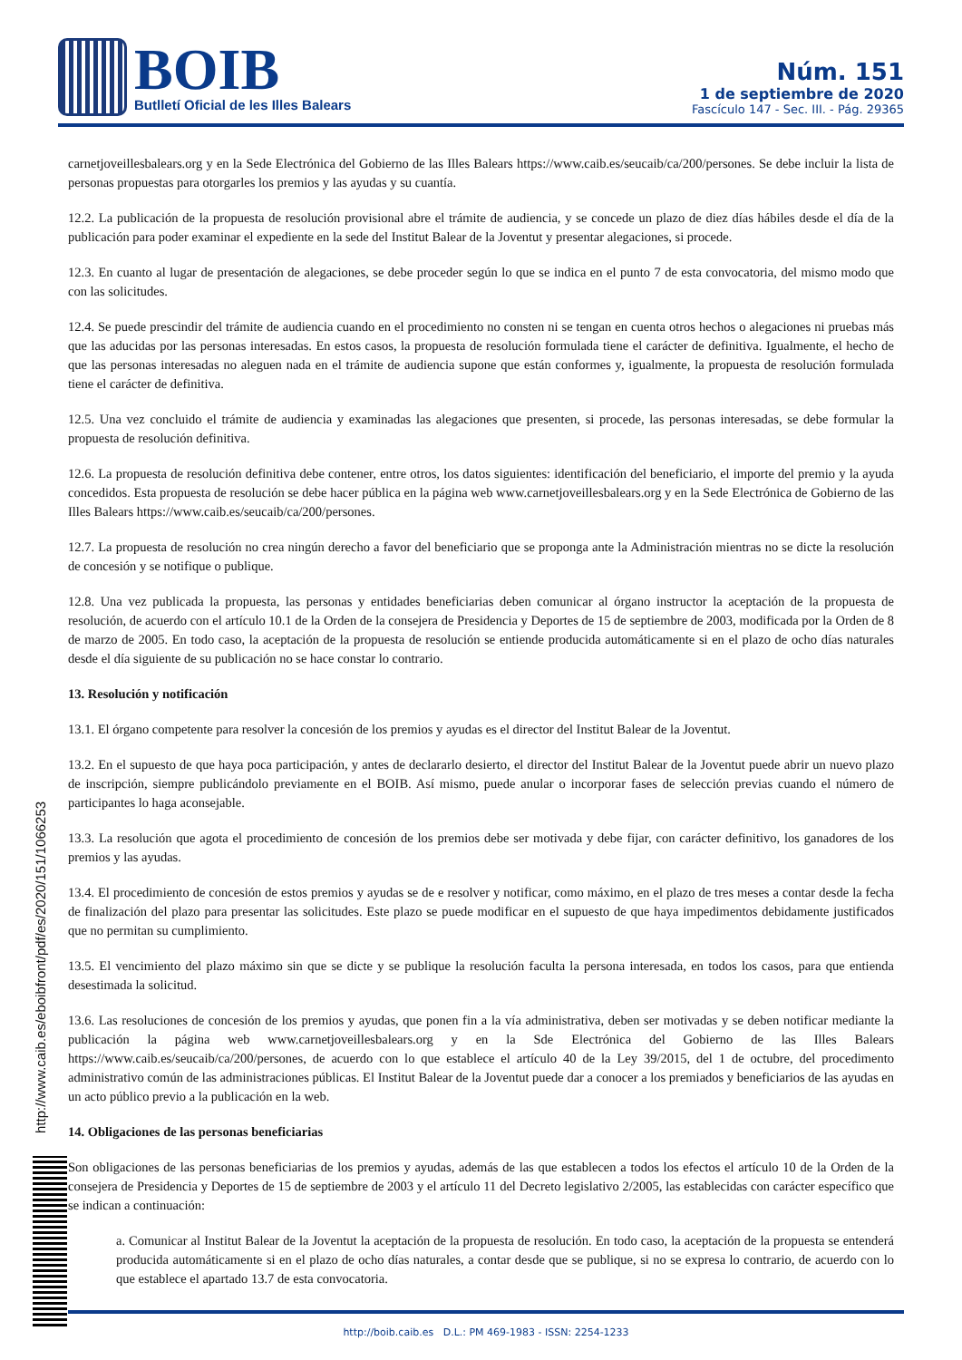BOIB
Butlletí Oficial de les Illes Balears
Núm. 151
1 de septiembre de 2020
Fascículo 147 - Sec. III. - Pág. 29365
carnetjoveillesbalears.org y en la Sede Electrónica del Gobierno de las Illes Balears https://www.caib.es/seucaib/ca/200/persones. Se debe incluir la lista de personas propuestas para otorgarles los premios y las ayudas y su cuantía.
12.2. La publicación de la propuesta de resolución provisional abre el trámite de audiencia, y se concede un plazo de diez días hábiles desde el día de la publicación para poder examinar el expediente en la sede del Institut Balear de la Joventut y presentar alegaciones, si procede.
12.3. En cuanto al lugar de presentación de alegaciones, se debe proceder según lo que se indica en el punto 7 de esta convocatoria, del mismo modo que con las solicitudes.
12.4. Se puede prescindir del trámite de audiencia cuando en el procedimiento no consten ni se tengan en cuenta otros hechos o alegaciones ni pruebas más que las aducidas por las personas interesadas. En estos casos, la propuesta de resolución formulada tiene el carácter de definitiva. Igualmente, el hecho de que las personas interesadas no aleguen nada en el trámite de audiencia supone que están conformes y, igualmente, la propuesta de resolución formulada tiene el carácter de definitiva.
12.5. Una vez concluido el trámite de audiencia y examinadas las alegaciones que presenten, si procede, las personas interesadas, se debe formular la propuesta de resolución definitiva.
12.6. La propuesta de resolución definitiva debe contener, entre otros, los datos siguientes: identificación del beneficiario, el importe del premio y la ayuda concedidos. Esta propuesta de resolución se debe hacer pública en la página web www.carnetjoveillesbalears.org y en la Sede Electrónica de Gobierno de las Illes Balears https://www.caib.es/seucaib/ca/200/persones.
12.7. La propuesta de resolución no crea ningún derecho a favor del beneficiario que se proponga ante la Administración mientras no se dicte la resolución de concesión y se notifique o publique.
12.8. Una vez publicada la propuesta, las personas y entidades beneficiarias deben comunicar al órgano instructor la aceptación de la propuesta de resolución, de acuerdo con el artículo 10.1 de la Orden de la consejera de Presidencia y Deportes de 15 de septiembre de 2003, modificada por la Orden de 8 de marzo de 2005. En todo caso, la aceptación de la propuesta de resolución se entiende producida automáticamente si en el plazo de ocho días naturales desde el día siguiente de su publicación no se hace constar lo contrario.
13. Resolución y notificación
13.1. El órgano competente para resolver la concesión de los premios y ayudas es el director del Institut Balear de la Joventut.
13.2. En el supuesto de que haya poca participación, y antes de declararlo desierto, el director del Institut Balear de la Joventut puede abrir un nuevo plazo de inscripción, siempre publicándolo previamente en el BOIB. Así mismo, puede anular o incorporar fases de selección previas cuando el número de participantes lo haga aconsejable.
13.3. La resolución que agota el procedimiento de concesión de los premios debe ser motivada y debe fijar, con carácter definitivo, los ganadores de los premios y las ayudas.
13.4. El procedimiento de concesión de estos premios y ayudas se de e resolver y notificar, como máximo, en el plazo de tres meses a contar desde la fecha de finalización del plazo para presentar las solicitudes. Este plazo se puede modificar en el supuesto de que haya impedimentos debidamente justificados que no permitan su cumplimiento.
13.5. El vencimiento del plazo máximo sin que se dicte y se publique la resolución faculta la persona interesada, en todos los casos, para que entienda desestimada la solicitud.
13.6. Las resoluciones de concesión de los premios y ayudas, que ponen fin a la vía administrativa, deben ser motivadas y se deben notificar mediante la publicación la página web www.carnetjoveillesbalears.org y en la Sde Electrónica del Gobierno de las Illes Balears https://www.caib.es/seucaib/ca/200/persones, de acuerdo con lo que establece el artículo 40 de la Ley 39/2015, del 1 de octubre, del procedimento administrativo común de las administraciones públicas. El Institut Balear de la Joventut puede dar a conocer a los premiados y beneficiarios de las ayudas en un acto público previo a la publicación en la web.
14. Obligaciones de las personas beneficiarias
Son obligaciones de las personas beneficiarias de los premios y ayudas, además de las que establecen a todos los efectos el artículo 10 de la Orden de la consejera de Presidencia y Deportes de 15 de septiembre de 2003 y el artículo 11 del Decreto legislativo 2/2005, las establecidas con carácter específico que se indican a continuación:
a. Comunicar al Institut Balear de la Joventut la aceptación de la propuesta de resolución. En todo caso, la aceptación de la propuesta se entenderá producida automáticamente si en el plazo de ocho días naturales, a contar desde que se publique, si no se expresa lo contrario, de acuerdo con lo que establece el apartado 13.7 de esta convocatoria.
http://www.caib.es/eboibfront/pdf/es/2020/151/1066253
http://boib.caib.es D.L.: PM 469-1983 - ISSN: 2254-1233